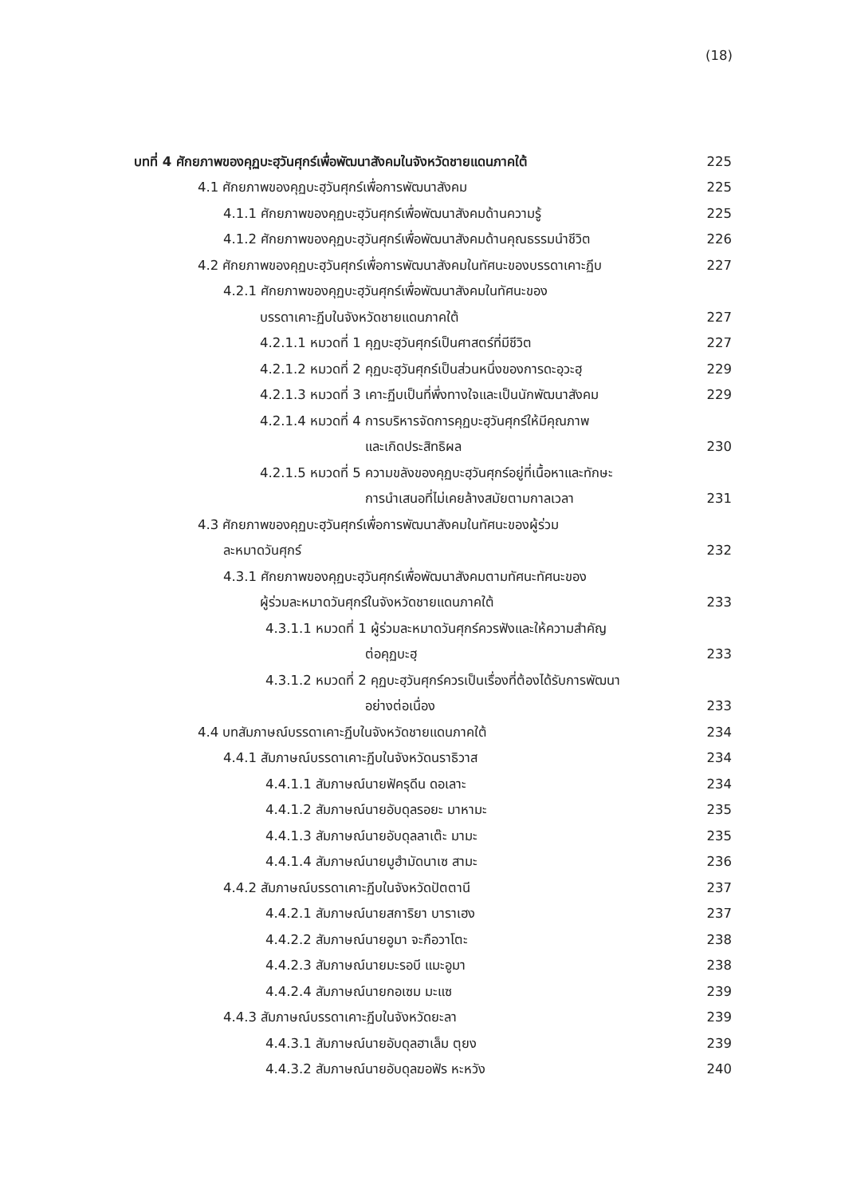(18)
บทที่ 4 ศักยภาพของคุฏบะฮฺวันศุกร์เพื่อพัฒนาสังคมในจังหวัดชายแดนภาคใต้ 225
4.1 ศักยภาพของคุฏบะฮฺวันศุกร์เพื่อการพัฒนาสังคม 225
4.1.1 ศักยภาพของคุฏบะฮฺวันศุกร์เพื่อพัฒนาสังคมด้านความรู้ 225
4.1.2 ศักยภาพของคุฏบะฮฺวันศุกร์เพื่อพัฒนาสังคมด้านคุณธรรมนำชีวิต 226
4.2 ศักยภาพของคุฏบะฮฺวันศุกร์เพื่อการพัฒนาสังคมในทัศนะของบรรดาเคาะฏีบ 227
4.2.1 ศักยภาพของคุฏบะฮฺวันศุกร์เพื่อพัฒนาสังคมในทัศนะของ
บรรดาเคาะฏีบในจังหวัดชายแดนภาคใต้ 227
4.2.1.1 หมวดที่ 1 คุฏบะฮฺวันศุกร์เป็นศาสตร์ที่มีชีวิต 227
4.2.1.2 หมวดที่ 2 คุฏบะฮฺวันศุกร์เป็นส่วนหนึ่งของการดะอฺวะฮฺ 229
4.2.1.3 หมวดที่ 3 เคาะฏีบเป็นที่พึ่งทางใจและเป็นนักพัฒนาสังคม 229
4.2.1.4 หมวดที่ 4 การบริหารจัดการคุฏบะฮฺวันศุกร์ให้มีคุณภาพ
และเกิดประสิทธิผล 230
4.2.1.5 หมวดที่ 5 ความขลังของคุฏบะฮฺวันศุกร์อยู่ที่เนื้อหาและทักษะ
การนำเสนอที่ไม่เคยล้างสมัยตามกาลเวลา 231
4.3 ศักยภาพของคุฏบะฮฺวันศุกร์เพื่อการพัฒนาสังคมในทัศนะของผู้ร่วม
ละหมาดวันศุกร์ 232
4.3.1 ศักยภาพของคุฏบะฮฺวันศุกร์เพื่อพัฒนาสังคมตามทัศนะทัศนะของ
ผู้ร่วมละหมาดวันศุกร์ในจังหวัดชายแดนภาคใต้ 233
4.3.1.1 หมวดที่ 1 ผู้ร่วมละหมาดวันศุกร์ควรฟังและให้ความสำคัญ
ต่อคุฏบะฮฺ 233
4.3.1.2 หมวดที่ 2 คุฏบะฮฺวันศุกร์ควรเป็นเรื่องที่ต้องได้รับการพัฒนา
อย่างต่อเนื่อง 233
4.4 บทสัมภาษณ์บรรดาเคาะฏีบในจังหวัดชายแดนภาคใต้ 234
4.4.1 สัมภาษณ์บรรดาเคาะฏีบในจังหวัดนราธิวาส 234
4.4.1.1 สัมภาษณ์นายฟัครุดีน ดอเลาะ 234
4.4.1.2 สัมภาษณ์นายอับดุลรอยะ มาหามะ 235
4.4.1.3 สัมภาษณ์นายอับดุลลาเต๊ะ มามะ 235
4.4.1.4 สัมภาษณ์นายมูฮำมัดนาเซ สามะ 236
4.4.2 สัมภาษณ์บรรดาเคาะฏีบในจังหวัดปัตตานี 237
4.4.2.1 สัมภาษณ์นายสการิยา บาราเฮง 237
4.4.2.2 สัมภาษณ์นายอูมา จะกือวาโตะ 238
4.4.2.3 สัมภาษณ์นายมะรอบี แมะอูมา 238
4.4.2.4 สัมภาษณ์นายกอเซม มะแซ 239
4.4.3 สัมภาษณ์บรรดาเคาะฏีบในจังหวัดยะลา 239
4.4.3.1 สัมภาษณ์นายอับดุลฮาเล็ม ตุยง 239
4.4.3.2 สัมภาษณ์นายอับดุลฆอฟัร หะหวัง 240